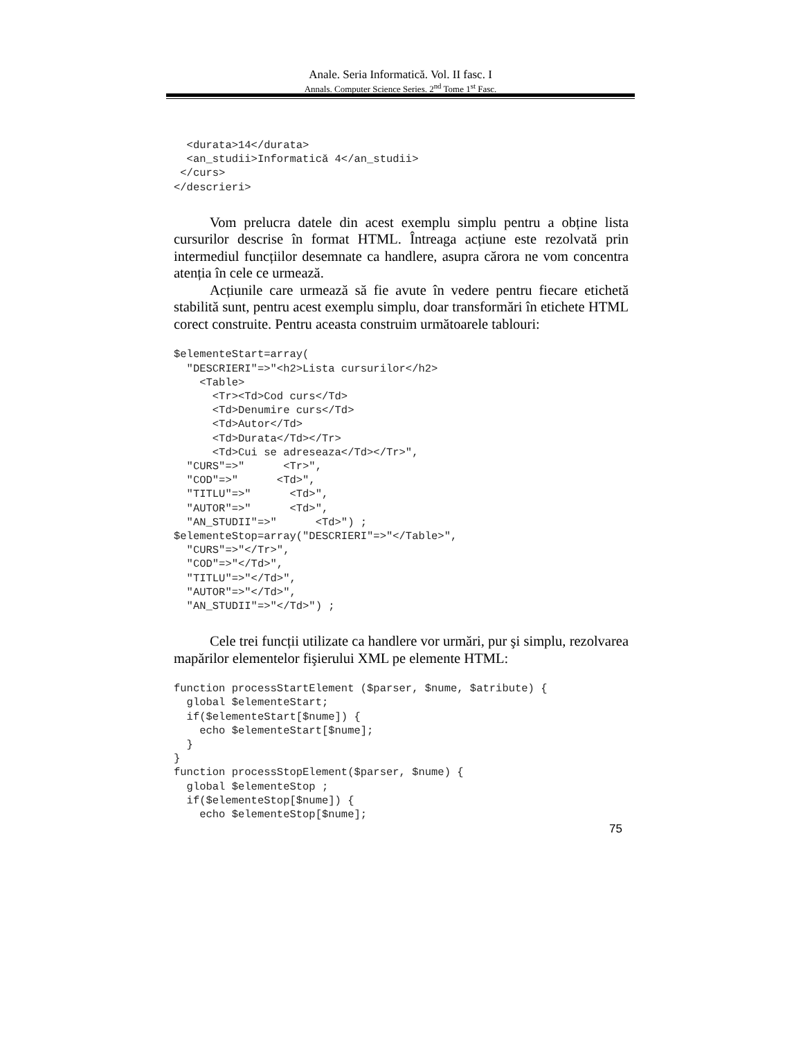Anale. Seria Informatică. Vol. II fasc. I
Annals. Computer Science Series. 2<sup>nd</sup> Tome 1<sup>st</sup> Fasc.
  <durata>14</durata>
  <an_studii>Informatică 4</an_studii>
 </curs>
</descrieri>
Vom prelucra datele din acest exemplu simplu pentru a obține lista cursurilor descrise în format HTML. Întreaga acțiune este rezolvată prin intermediul funcțiilor desemnate ca handlere, asupra cărora ne vom concentra atenția în cele ce urmează.
Acțiunile care urmează să fie avute în vedere pentru fiecare etichetă stabilită sunt, pentru acest exemplu simplu, doar transformări în etichete HTML corect construite. Pentru aceasta construim următoarele tablouri:
$elementeStart=array(
  "DESCRIERI"=>"<h2>Lista cursurilor</h2>
    <Table>
      <Tr><Td>Cod curs</Td>
      <Td>Denumire curs</Td>
      <Td>Autor</Td>
      <Td>Durata</Td></Tr>
      <Td>Cui se adreseaza</Td></Tr>",
  "CURS"=>"      <Tr>",
  "COD"=>"      <Td>",
  "TITLU"=>"      <Td>",
  "AUTOR"=>"      <Td>",
  "AN_STUDII"=>"      <Td>") ;
$elementeStop=array("DESCRIERI"=>"</Table>",
  "CURS"=>"</Tr>",
  "COD"=>"</Td>",
  "TITLU"=>"</Td>",
  "AUTOR"=>"</Td>",
  "AN_STUDII"=>"</Td>") ;
Cele trei funcții utilizate ca handlere vor urmări, pur şi simplu, rezolvarea mapărilor elementelor fişierului XML pe elemente HTML:
function processStartElement ($parser, $nume, $atribute) {
  global $elementeStart;
  if($elementeStart[$nume]) {
    echo $elementeStart[$nume];
  }
}
function processStopElement($parser, $nume) {
  global $elementeStop ;
  if($elementeStop[$nume]) {
    echo $elementeStop[$nume];
75